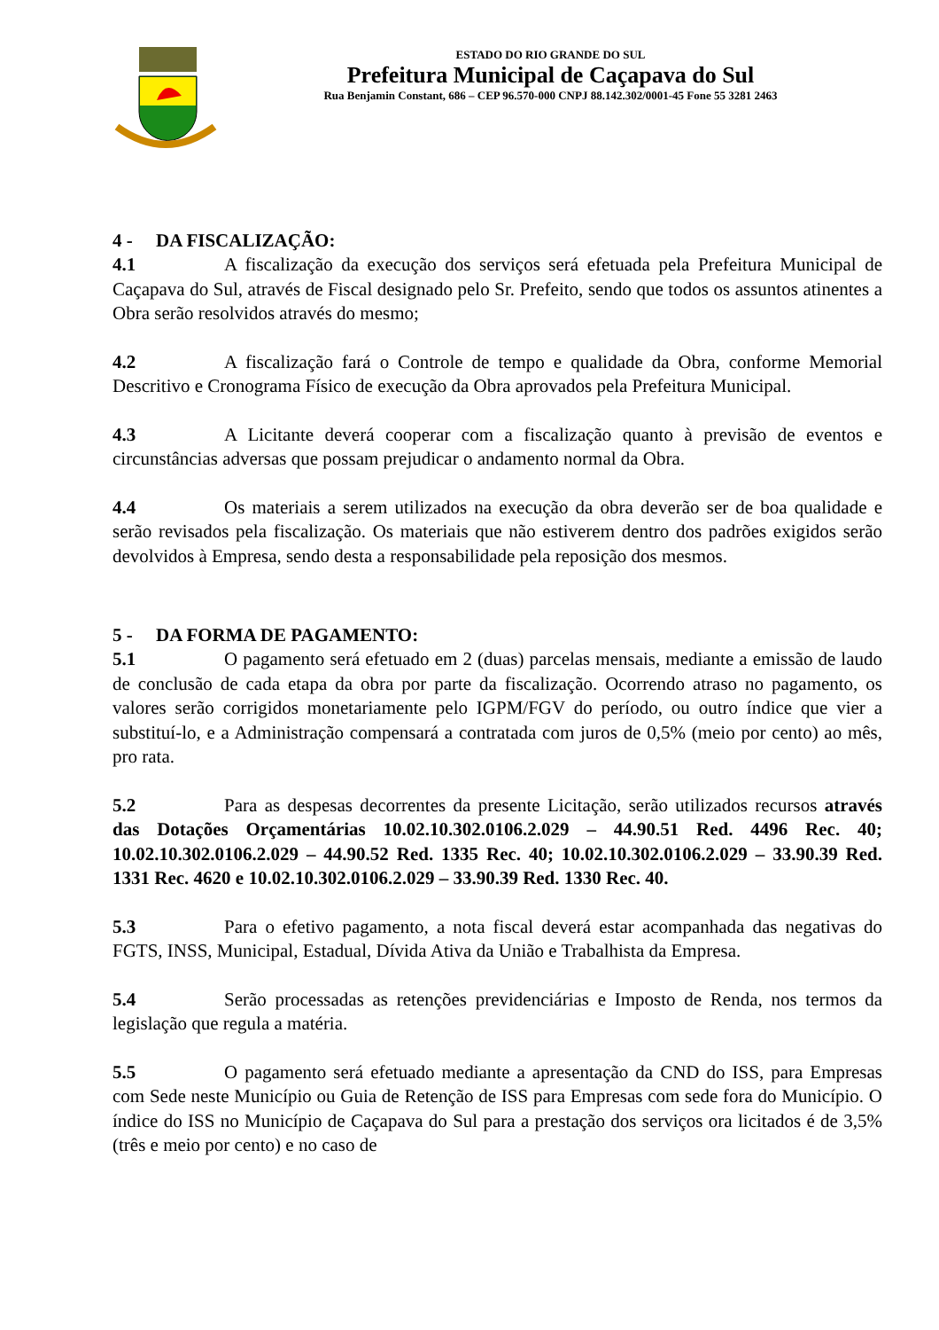ESTADO DO RIO GRANDE DO SUL
Prefeitura Municipal de Caçapava do Sul
Rua Benjamin Constant, 686 – CEP 96.570-000 CNPJ 88.142.302/0001-45 Fone 55 3281 2463
4 - DA FISCALIZAÇÃO:
4.1 A fiscalização da execução dos serviços será efetuada pela Prefeitura Municipal de Caçapava do Sul, através de Fiscal designado pelo Sr. Prefeito, sendo que todos os assuntos atinentes a Obra serão resolvidos através do mesmo;
4.2 A fiscalização fará o Controle de tempo e qualidade da Obra, conforme Memorial Descritivo e Cronograma Físico de execução da Obra aprovados pela Prefeitura Municipal.
4.3 A Licitante deverá cooperar com a fiscalização quanto à previsão de eventos e circunstâncias adversas que possam prejudicar o andamento normal da Obra.
4.4 Os materiais a serem utilizados na execução da obra deverão ser de boa qualidade e serão revisados pela fiscalização. Os materiais que não estiverem dentro dos padrões exigidos serão devolvidos à Empresa, sendo desta a responsabilidade pela reposição dos mesmos.
5 - DA FORMA DE PAGAMENTO:
5.1 O pagamento será efetuado em 2 (duas) parcelas mensais, mediante a emissão de laudo de conclusão de cada etapa da obra por parte da fiscalização. Ocorrendo atraso no pagamento, os valores serão corrigidos monetariamente pelo IGPM/FGV do período, ou outro índice que vier a substituí-lo, e a Administração compensará a contratada com juros de 0,5% (meio por cento) ao mês, pro rata.
5.2 Para as despesas decorrentes da presente Licitação, serão utilizados recursos através das Dotações Orçamentárias 10.02.10.302.0106.2.029 – 44.90.51 Red. 4496 Rec. 40; 10.02.10.302.0106.2.029 – 44.90.52 Red. 1335 Rec. 40; 10.02.10.302.0106.2.029 – 33.90.39 Red. 1331 Rec. 4620 e 10.02.10.302.0106.2.029 – 33.90.39 Red. 1330 Rec. 40.
5.3 Para o efetivo pagamento, a nota fiscal deverá estar acompanhada das negativas do FGTS, INSS, Municipal, Estadual, Dívida Ativa da União e Trabalhista da Empresa.
5.4 Serão processadas as retenções previdenciárias e Imposto de Renda, nos termos da legislação que regula a matéria.
5.5 O pagamento será efetuado mediante a apresentação da CND do ISS, para Empresas com Sede neste Município ou Guia de Retenção de ISS para Empresas com sede fora do Município. O índice do ISS no Município de Caçapava do Sul para a prestação dos serviços ora licitados é de 3,5% (três e meio por cento) e no caso de